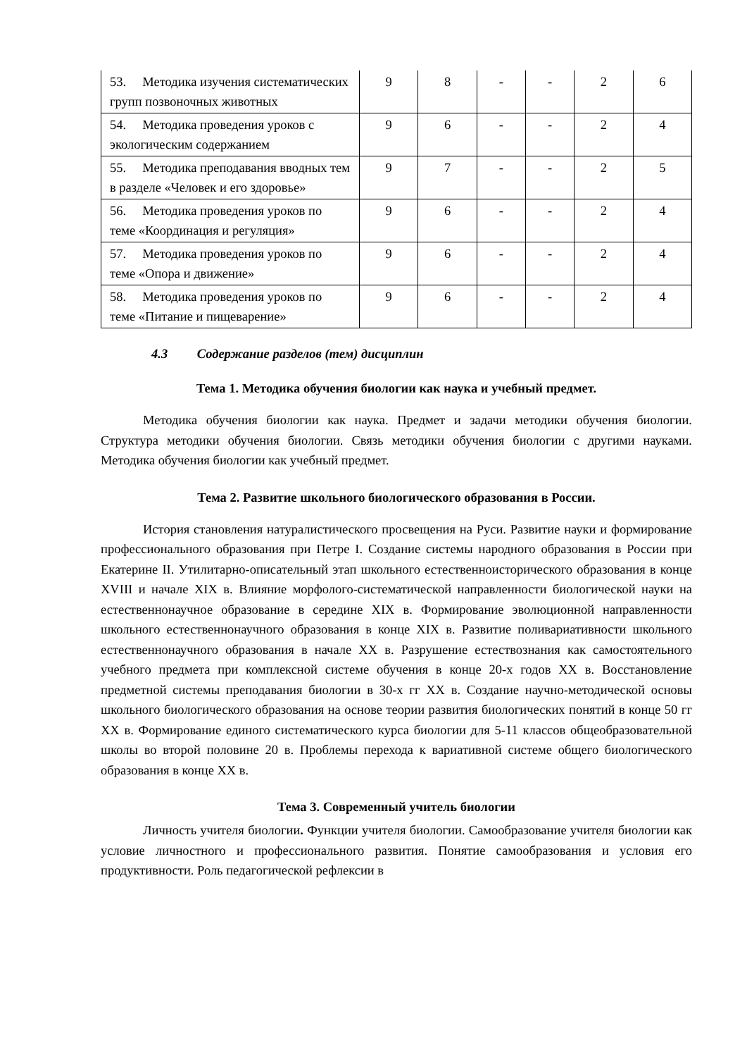| 53. Методика изучения систематических групп позвоночных животных | 9 | 8 | - | - | 2 | 6 |
| 54. Методика проведения уроков с экологическим содержанием | 9 | 6 | - | - | 2 | 4 |
| 55. Методика преподавания вводных тем в разделе «Человек и его здоровье» | 9 | 7 | - | - | 2 | 5 |
| 56. Методика проведения уроков по теме «Координация и регуляция» | 9 | 6 | - | - | 2 | 4 |
| 57. Методика проведения уроков по теме «Опора и движение» | 9 | 6 | - | - | 2 | 4 |
| 58. Методика проведения уроков по теме «Питание и пищеварение» | 9 | 6 | - | - | 2 | 4 |
4.3 Содержание разделов (тем) дисциплин
Тема 1. Методика обучения биологии как наука и учебный предмет.
Методика обучения биологии как наука. Предмет и задачи методики обучения биологии. Структура методики обучения биологии. Связь методики обучения биологии с другими науками. Методика обучения биологии как учебный предмет.
Тема 2. Развитие школьного биологического образования в России.
История становления натуралистического просвещения на Руси. Развитие науки и формирование профессионального образования при Петре I. Создание системы народного образования в России при Екатерине II. Утилитарно-описательный этап школьного естественноисторического образования в конце XVIII и начале XIX в. Влияние морфолого-систематической направленности биологической науки на естественнонаучное образование в середине XIX в. Формирование эволюционной направленности школьного естественнонаучного образования в конце XIX в. Развитие поливариативности школьного естественнонаучного образования в начале XX в. Разрушение естествознания как самостоятельного учебного предмета при комплексной системе обучения в конце 20-х годов XX в. Восстановление предметной системы преподавания биологии в 30-х гг XX в. Создание научно-методической основы школьного биологического образования на основе теории развития биологических понятий в конце 50 гг XX в. Формирование единого систематического курса биологии для 5-11 классов общеобразовательной школы во второй половине 20 в. Проблемы перехода к вариативной системе общего биологического образования в конце XX в.
Тема 3. Современный учитель биологии
Личность учителя биологии. Функции учителя биологии. Самообразование учителя биологии как условие личностного и профессионального развития. Понятие самообразования и условия его продуктивности. Роль педагогической рефлексии в